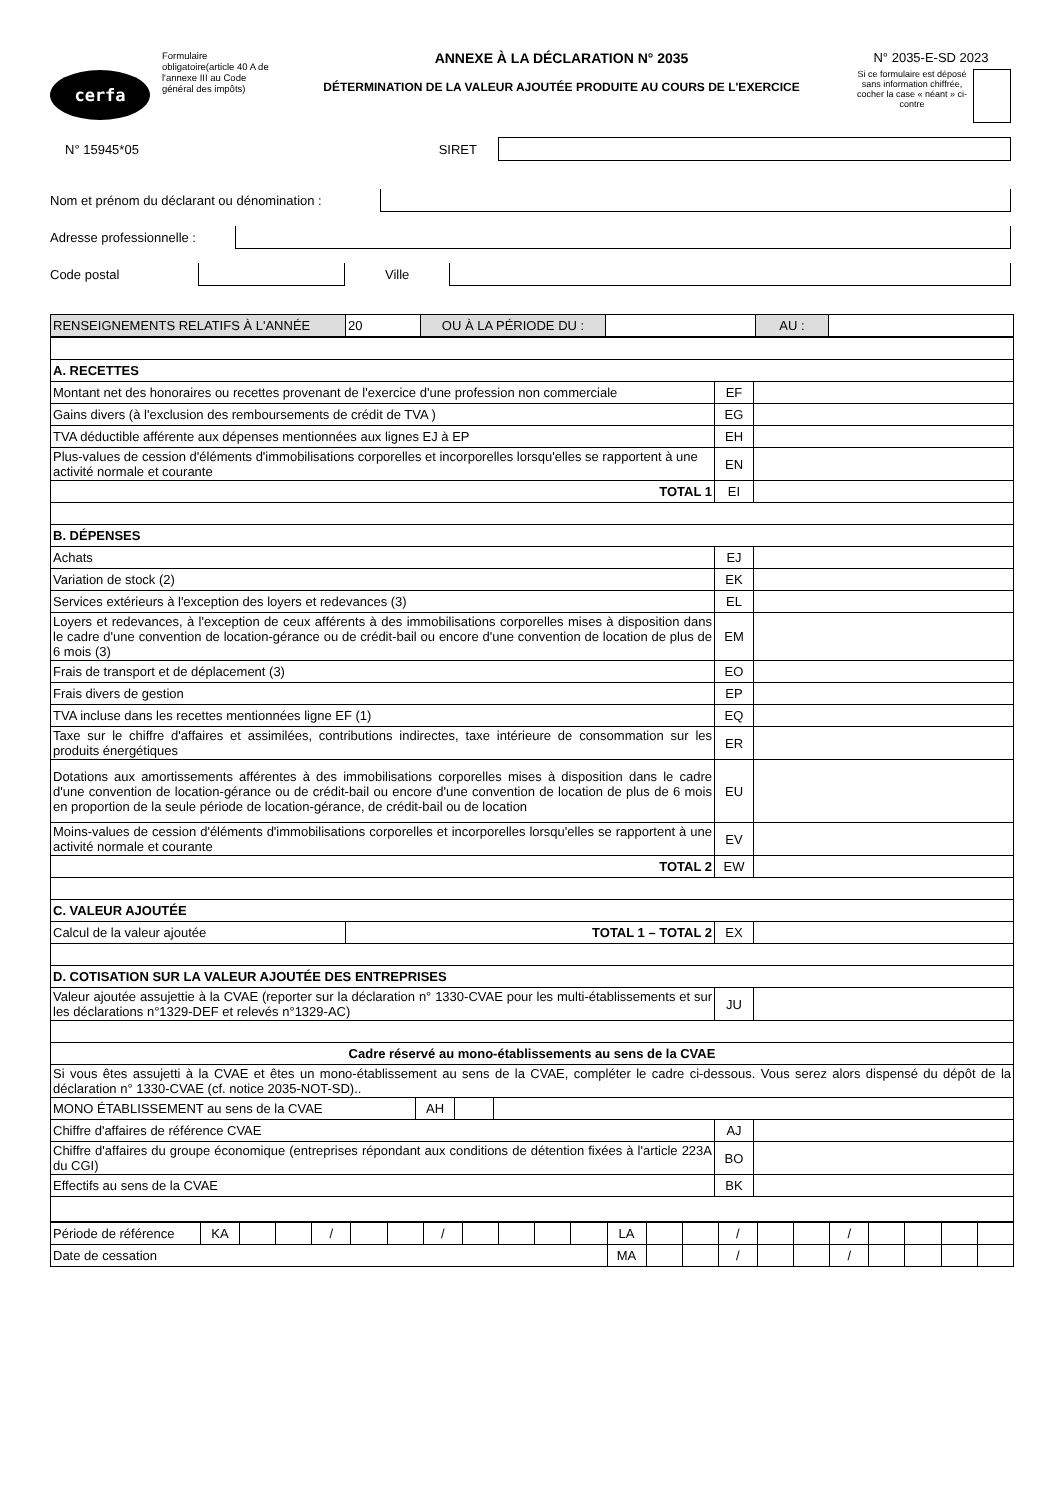cerfa
Formulaire obligatoire(article 40 A de l'annexe III au Code général des impôts)
ANNEXE À LA DÉCLARATION N° 2035
DÉTERMINATION DE LA VALEUR AJOUTÉE PRODUITE AU COURS DE L'EXERCICE
N° 2035-E-SD 2023
Si ce formulaire est déposé sans information chiffrée, cocher la case « néant » ci-contre
N° 15945*05 SIRET
Nom et prénom du déclarant ou dénomination :
Adresse professionnelle :
Code postal Ville
| RENSEIGNEMENTS RELATIFS À L'ANNÉE | 20 | OU À LA PÉRIODE DU : | | AU : | |
| A. RECETTES | | |
| Montant net des honoraires ou recettes provenant de l'exercice d'une profession non commerciale | EF | |
| Gains divers (à l'exclusion des remboursements de crédit de TVA ) | EG | |
| TVA déductible afférente aux dépenses mentionnées aux lignes EJ à EP | EH | |
| Plus-values de cession d'éléments d'immobilisations corporelles et incorporelles lorsqu'elles se rapportent à une activité normale et courante | EN | |
| TOTAL 1 | EI | |
| B. DÉPENSES | | |
| Achats | EJ | |
| Variation de stock (2) | EK | |
| Services extérieurs à l'exception des loyers et redevances (3) | EL | |
| Loyers et redevances, à l'exception de ceux afférents à des immobilisations corporelles mises à disposition dans le cadre d'une convention de location-gérance ou de crédit-bail ou encore d'une convention de location de plus de 6 mois (3) | EM | |
| Frais de transport et de déplacement (3) | EO | |
| Frais divers de gestion | EP | |
| TVA incluse dans les recettes mentionnées ligne EF (1) | EQ | |
| Taxe sur le chiffre d'affaires et assimilées, contributions indirectes, taxe intérieure de consommation sur les produits énergétiques | ER | |
| Dotations aux amortissements afférentes à des immobilisations corporelles mises à disposition dans le cadre d'une convention de location-gérance ou de crédit-bail ou encore d'une convention de location de plus de 6 mois en proportion de la seule période de location-gérance, de crédit-bail ou de location | EU | |
| Moins-values de cession d'éléments d'immobilisations corporelles et incorporelles lorsqu'elles se rapportent à une activité normale et courante | EV | |
| TOTAL 2 | EW | |
| C. VALEUR AJOUTÉE | | |
| / Calcul de la valeur ajoutée / TOTAL 1 – TOTAL 2 / | EX | |
| D. COTISATION SUR LA VALEUR AJOUTÉE DES ENTREPRISES | | |
| Valeur ajoutée assujettie à la CVAE (reporter sur la déclaration n° 1330-CVAE pour les multi-établissements et sur les déclarations n°1329-DEF et relevés n°1329-AC) | JU | |
| Cadre réservé au mono-établissements au sens de la CVAE | | |
| Si vous êtes assujetti à la CVAE et êtes un mono-établissement au sens de la CVAE, compléter le cadre ci-dessous. Vous serez alors dispensé du dépôt de la déclaration n° 1330-CVAE (cf. notice 2035-NOT-SD).. | | |
| / MONO ÉTABLISSEMENT au sens de la CVAE / AH / / / | | |
| Chiffre d'affaires de référence CVAE | AJ | |
| Chiffre d'affaires du groupe économique (entreprises répondant aux conditions de détention fixées à l'article 223A du CGI) | BO | |
| Effectifs au sens de la CVAE | BK | |
| Période de référence | KA | | | / | | | / | | | | | LA | | | / | | | / | | | | |
| Date de cessation | | | | | | | | | | | | MA | | | / | | | / | | | | |